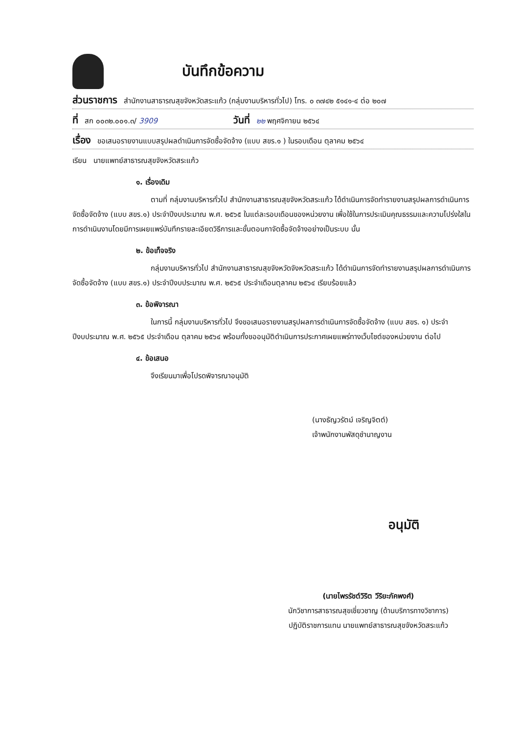บันทึกข้อความ
ส่วนราชการ สำนักงานสาธารณสุขจังหวัดสระแก้ว (กลุ่มงานบริหารทั่วไป) โทร. ๐ ๓๗๔๒ ๕๑๔๑-๔ ต่อ ๒๐๗
ที่ สก ๐๐๓๒.๐๐๑.๓/ 3909 วันที่ ๒๒ พฤศจิกายน ๒๕๖๔
เรื่อง ขอเสนอรายงานแบบสรุปผลดำเนินการจัดซื้อจัดจ้าง (แบบ สขร.๑ ) ในรอบเดือน ตุลาคม ๒๕๖๔
เรียน นายแพทย์สาธารณสุขจังหวัดสระแก้ว
๑. เรื่องเดิม
ตามที่ กลุ่มงานบริหารทั่วไป สำนักงานสาธารณสุขจังหวัดสระแก้ว ได้ดำเนินการจัดทำรายงานสรุปผลการดำเนินการจัดซื้อจัดจ้าง (แบบ สขร.๑) ประจำปีงบประมาณ พ.ศ. ๒๕๖๕ ในแต่ละรอบเดือนของหน่วยงาน เพื่อใช้ในการประเมินคุณธรรมและความโปร่งใสในการดำเนินงานโดยมีการเผยแพร่บันทึกรายละเอียดวิธีการและขั้นตอนกาจัดซื้อจัดจ้างอย่างเป็นระบบ นั้น
๒. ข้อเท็จจริง
กลุ่มงานบริหารทั่วไป สำนักงานสาธารณสุขจังหวัดจังหวัดสระแก้ว ได้ดำเนินการจัดทำรายงานสรุปผลการดำเนินการจัดซื้อจัดจ้าง (แบบ สขร.๑) ประจำปีงบประมาณ พ.ศ. ๒๕๖๕ ประจำเดือนตุลาคม ๒๕๖๔ เรียบร้อยแล้ว
๓. ข้อพิจารณา
ในการนี้ กลุ่มงานบริหารทั่วไป จึงขอเสนอรายงานสรุปผลการดำเนินการจัดซื้อจัดจ้าง (แบบ สขร. ๑) ประจำปีงบประมาณ พ.ศ. ๒๕๖๕ ประจำเดือน ตุลาคม ๒๕๖๔ พร้อมทั้งขออนุมัติดำเนินการประกาศเผยแพร่ทางเว็บไซต์ของหน่วยงาน ต่อไป
๔. ข้อเสนอ
จึงเรียนมาเพื่อโปรดพิจารณาอนุมัติ
(นางธัญวรัตม์ เจริญจิตต์)
เจ้าพนักงานพัสดุชำนาญงาน
อนุมัติ
(นายไพรรัชต์วิริต วีริยะภัคพงศ์)
นักวิชาการสาธารณสุขเชี่ยวชาญ (ด้านบริการทางวิชาการ)
ปฏิบัติราชการแทน นายแพทย์สาธารณสุขจังหวัดสระแก้ว